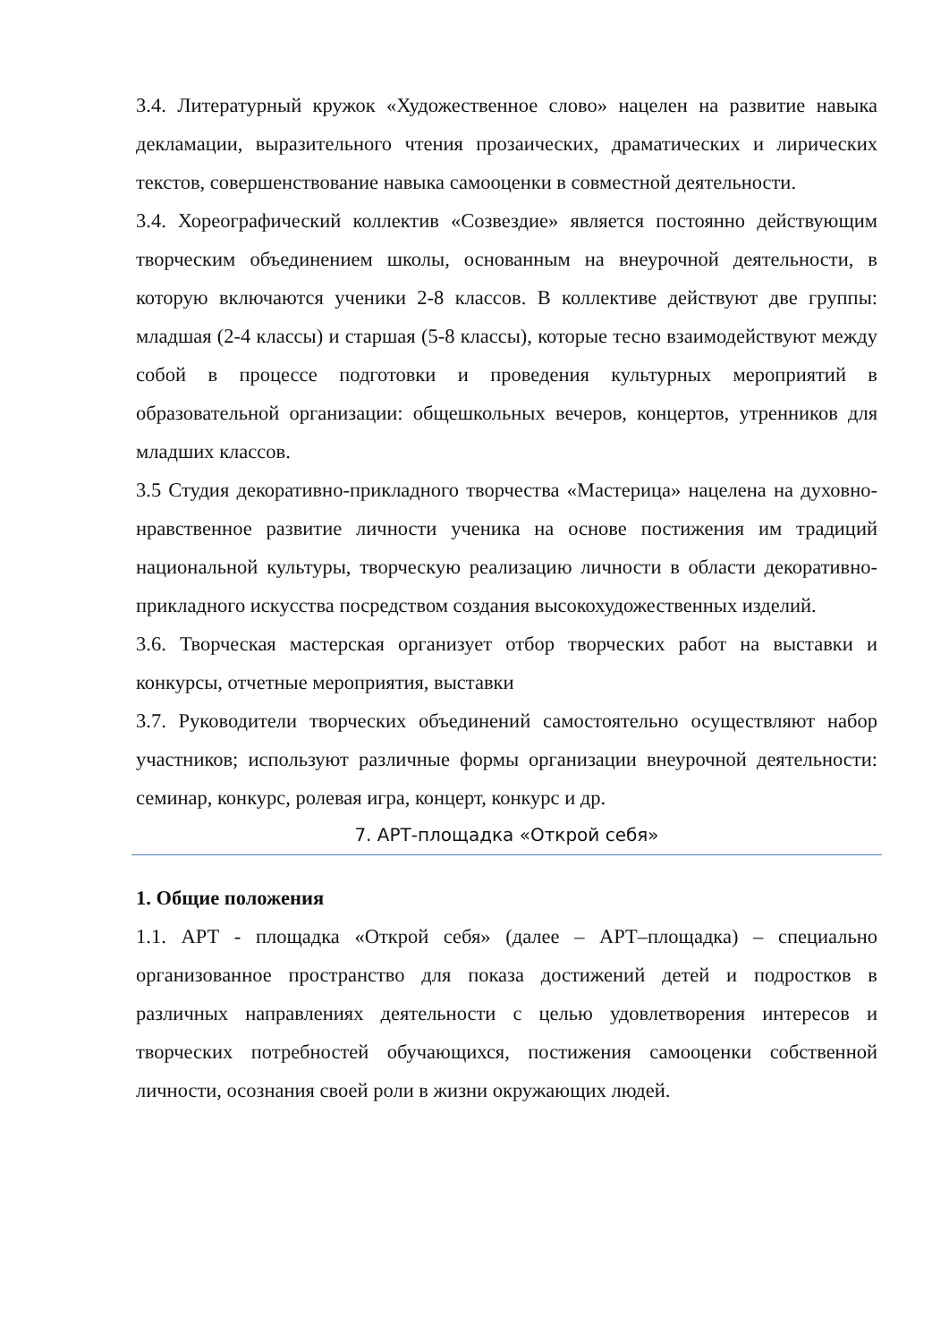3.4. Литературный кружок «Художественное слово» нацелен на развитие навыка декламации, выразительного чтения прозаических, драматических и лирических текстов, совершенствование навыка самооценки в совместной деятельности.
3.4. Хореографический коллектив «Созвездие» является постоянно действующим творческим объединением школы, основанным на внеурочной деятельности, в которую включаются ученики 2-8 классов. В коллективе действуют две группы: младшая (2-4 классы) и старшая (5-8 классы), которые тесно взаимодействуют между собой в процессе подготовки и проведения культурных мероприятий в образовательной организации: общешкольных вечеров, концертов, утренников для младших классов.
3.5 Студия декоративно-прикладного творчества «Мастерица» нацелена на духовно-нравственное развитие личности ученика на основе постижения им традиций национальной культуры, творческую реализацию личности в области декоративно-прикладного искусства посредством создания высокохудожественных изделий.
3.6. Творческая мастерская организует отбор творческих работ на выставки и конкурсы, отчетные мероприятия, выставки
3.7. Руководители творческих объединений самостоятельно осуществляют набор участников; используют различные формы организации внеурочной деятельности: семинар, конкурс, ролевая игра, концерт, конкурс и др.
7. АРТ-площадка «Открой себя»
1. Общие положения
1.1. АРТ - площадка «Открой себя» (далее – АРТ–площадка) – специально организованное пространство для показа достижений детей и подростков в различных направлениях деятельности с целью удовлетворения интересов и творческих потребностей обучающихся, постижения самооценки собственной личности, осознания своей роли в жизни окружающих людей.